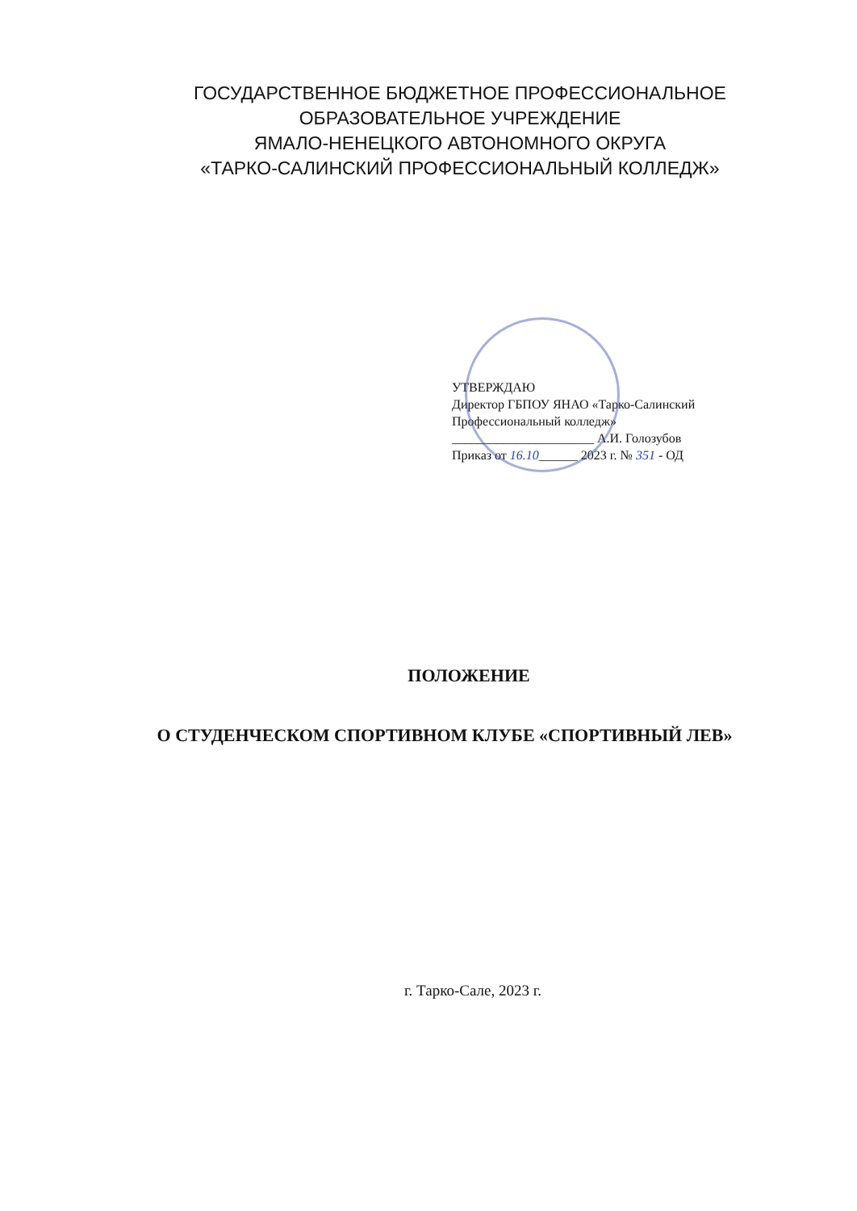ГОСУДАРСТВЕННОЕ БЮДЖЕТНОЕ ПРОФЕССИОНАЛЬНОЕ
ОБРАЗОВАТЕЛЬНОЕ УЧРЕЖДЕНИЕ
ЯМАЛО-НЕНЕЦКОГО АВТОНОМНОГО ОКРУГА
«ТАРКО-САЛИНСКИЙ ПРОФЕССИОНАЛЬНЫЙ КОЛЛЕДЖ»
УТВЕРЖДАЮ
Директор ГБПОУ ЯНАО «Тарко-Салинский
Профессиональный колледж»
______________________ А.И. Голозубов
Приказ от 16.10______ 2023 г. № 351 - ОД
ПОЛОЖЕНИЕ
О СТУДЕНЧЕСКОМ СПОРТИВНОМ КЛУБЕ «СПОРТИВНЫЙ ЛЕВ»
г. Тарко-Сале, 2023 г.